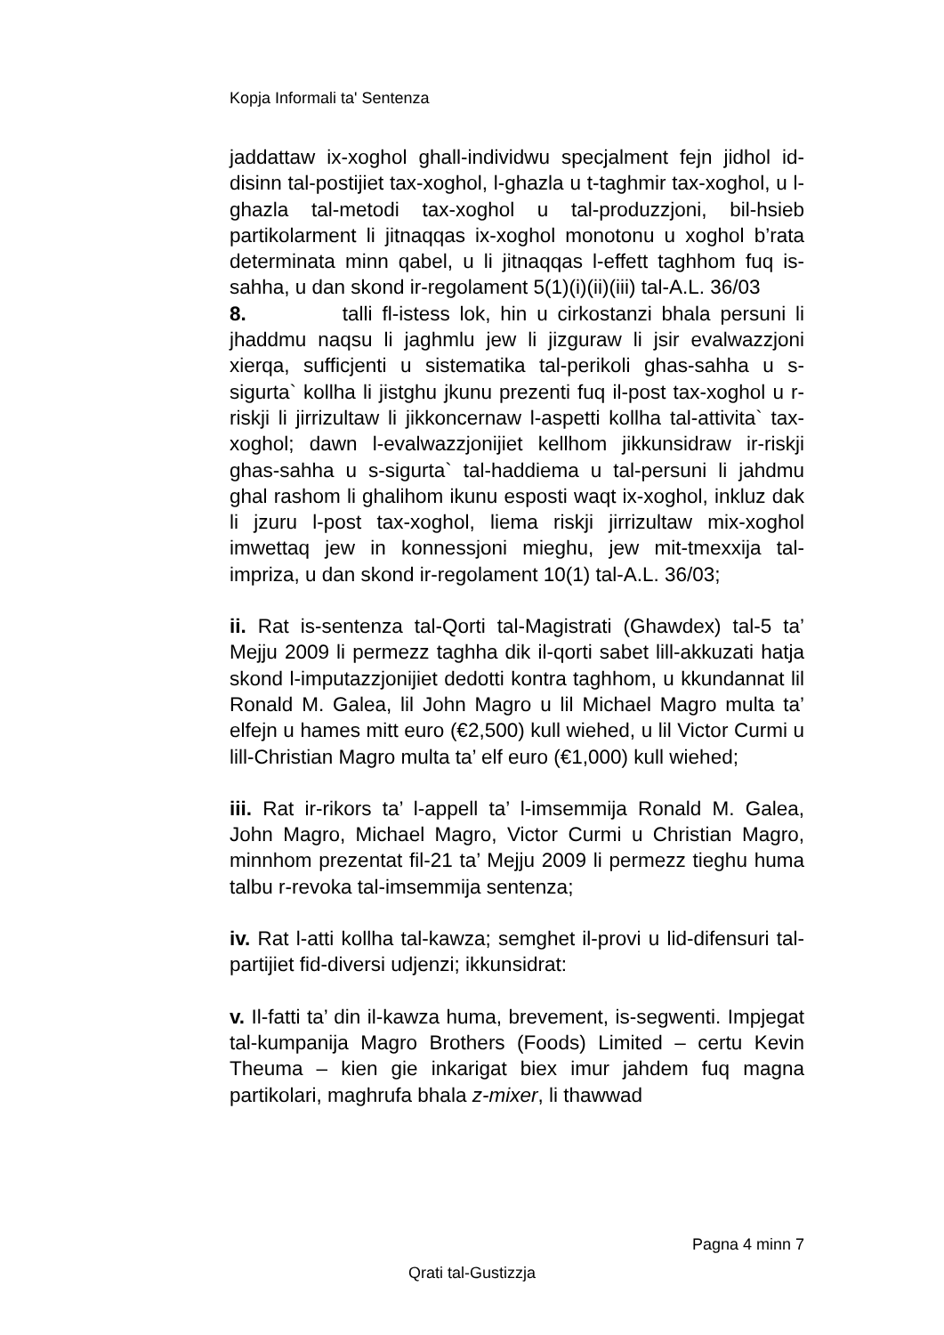Kopja Informali ta' Sentenza
jaddattaw ix-xoghol ghall-individwu specjalment fejn jidhol id-disinn tal-postijiet tax-xoghol, l-ghazla u t-taghmir tax-xoghol, u l-ghazla tal-metodi tax-xoghol u tal-produzzjoni, bil-hsieb partikolarment li jitnaqqas ix-xoghol monotonu u xoghol b’rata determinata minn qabel, u li jitnaqqas l-effett taghhom fuq is-sahha, u dan skond ir-regolament 5(1)(i)(ii)(iii) tal-A.L. 36/03
8. talli fl-istess lok, hin u cirkostanzi bhala persuni li jhaddmu naqsu li jaghmlu jew li jizguraw li jsir evalwazzjoni xierqa, sufficjenti u sistematika tal-perikoli ghas-sahha u s-sigurta` kollha li jistghu jkunu prezenti fuq il-post tax-xoghol u r-riskji li jirrizultaw li jikkoncernaw l-aspetti kollha tal-attivita` tax-xoghol; dawn l-evalwazzjonijiet kellhom jikkunsidraw ir-riskji ghas-sahha u s-sigurta` tal-haddiema u tal-persuni li jahdmu ghal rashom li ghalihom ikunu esposti waqt ix-xoghol, inkluz dak li jzuru l-post tax-xoghol, liema riskji jirrizultaw mix-xoghol imwettaq jew in konnessjoni mieghu, jew mit-tmexxija tal-impriza, u dan skond ir-regolament 10(1) tal-A.L. 36/03;
ii. Rat is-sentenza tal-Qorti tal-Magistrati (Ghawdex) tal-5 ta’ Mejju 2009 li permezz taghha dik il-qorti sabet lill-akkuzati hatja skond l-imputazzjonijiet dedotti kontra taghhom, u kkundannat lil Ronald M. Galea, lil John Magro u lil Michael Magro multa ta’ elfejn u hames mitt euro (€2,500) kull wiehed, u lil Victor Curmi u lill-Christian Magro multa ta’ elf euro (€1,000) kull wiehed;
iii. Rat ir-rikors ta’ l-appell ta’ l-imsemmija Ronald M. Galea, John Magro, Michael Magro, Victor Curmi u Christian Magro, minnhom prezentat fil-21 ta’ Mejju 2009 li permezz tieghu huma talbu r-revoka tal-imsemmija sentenza;
iv. Rat l-atti kollha tal-kawza; semghet il-provi u lid-difensuri tal-partijiet fid-diversi udjenzi; ikkunsidrat:
v. Il-fatti ta’ din il-kawza huma, brevement, is-segwenti. Impjegat tal-kumpanija Magro Brothers (Foods) Limited – certu Kevin Theuma – kien gie inkarigat biex imur jahdem fuq magna partikolari, maghrufa bhala z-mixer, li thawwad
Pagna 4 minn 7
Qrati tal-Gustizzja